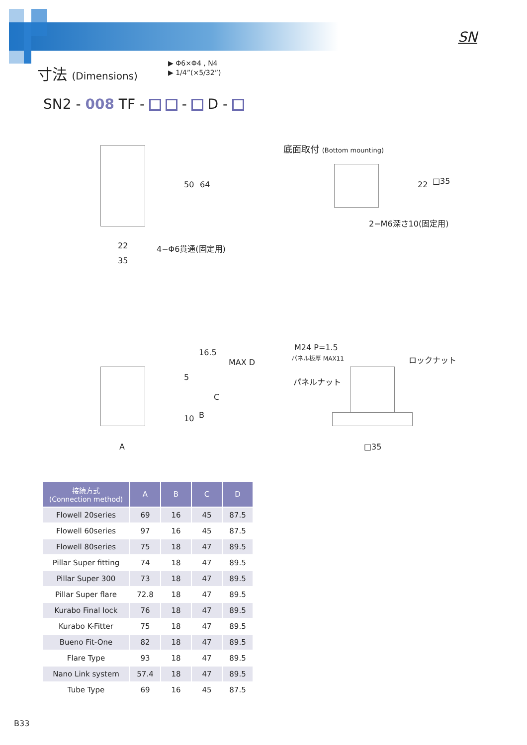SN
寸法 (Dimensions)
▶ Φ6×Φ4 , N4
▶ 1/4”(×5/32”)
SN2 - 008 TF - - D -
50 64
22
35
4−Φ6貫通(固定用)
底面取付 (Bottom mounting)
22 □35
2−M6深さ10(固定用)
16.5
5
MAX D
C
B
10
A
M24 P=1.5
パネル板厚 MAX11 ロックナット
パネルナット
□35
| 接続方式 (Connection method) | A | B | C | D |
| --- | --- | --- | --- | --- |
| Flowell 20series | 69 | 16 | 45 | 87.5 |
| Flowell 60series | 97 | 16 | 45 | 87.5 |
| Flowell 80series | 75 | 18 | 47 | 89.5 |
| Pillar Super fitting | 74 | 18 | 47 | 89.5 |
| Pillar Super 300 | 73 | 18 | 47 | 89.5 |
| Pillar Super flare | 72.8 | 18 | 47 | 89.5 |
| Kurabo Final lock | 76 | 18 | 47 | 89.5 |
| Kurabo K-Fitter | 75 | 18 | 47 | 89.5 |
| Bueno Fit-One | 82 | 18 | 47 | 89.5 |
| Flare Type | 93 | 18 | 47 | 89.5 |
| Nano Link system | 57.4 | 18 | 47 | 89.5 |
| Tube Type | 69 | 16 | 45 | 87.5 |
B33